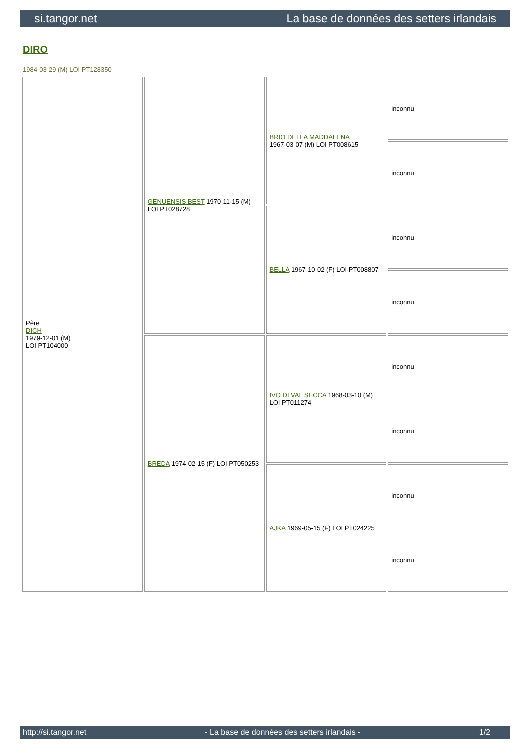si.tangor.net La base de données des setters irlandais
DIRO
1984-03-29 (M) LOI PT128350
| Père DICH 1979-12-01 (M) LOI PT104000 | GENUENSIS BEST 1970-11-15 (M) LOI PT028728 | BRIO DELLA MADDALENA 1967-03-07 (M) LOI PT008615 | inconnu |
| | | | inconnu |
| | | BELLA 1967-10-02 (F) LOI PT008807 | inconnu |
| | | | inconnu |
| | BREDA 1974-02-15 (F) LOI PT050253 | IVO DI VAL SECCA 1968-03-10 (M) LOI PT011274 | inconnu |
| | | | inconnu |
| | | AJKA 1969-05-15 (F) LOI PT024225 | inconnu |
| | | | inconnu |
http://si.tangor.net - La base de données des setters irlandais - 1/2